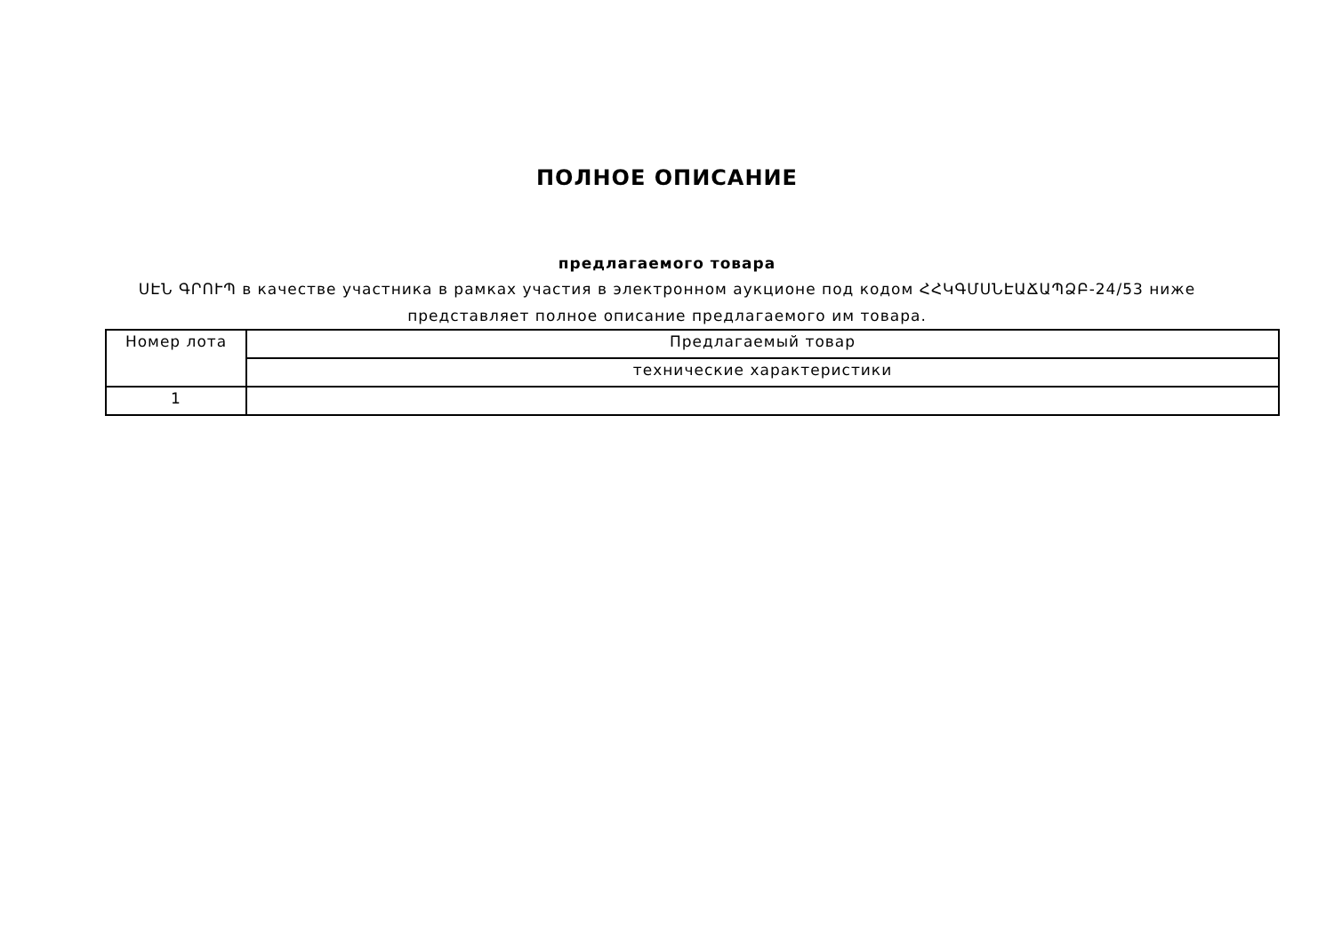ПОЛНОЕ ОПИСАНИЕ
предлагаемого товара
ՍԷՆ ԳՐՈՒՊ в качестве участника в рамках участия в электронном аукционе под кодом ՀՀԿԳՄՍՆԷԱՃԱՊՁԲ-24/53 ниже представляет полное описание предлагаемого им товара.
| Номер лота | Предлагаемый товар |
| --- | --- |
| | технические характеристики |
| 1 | |